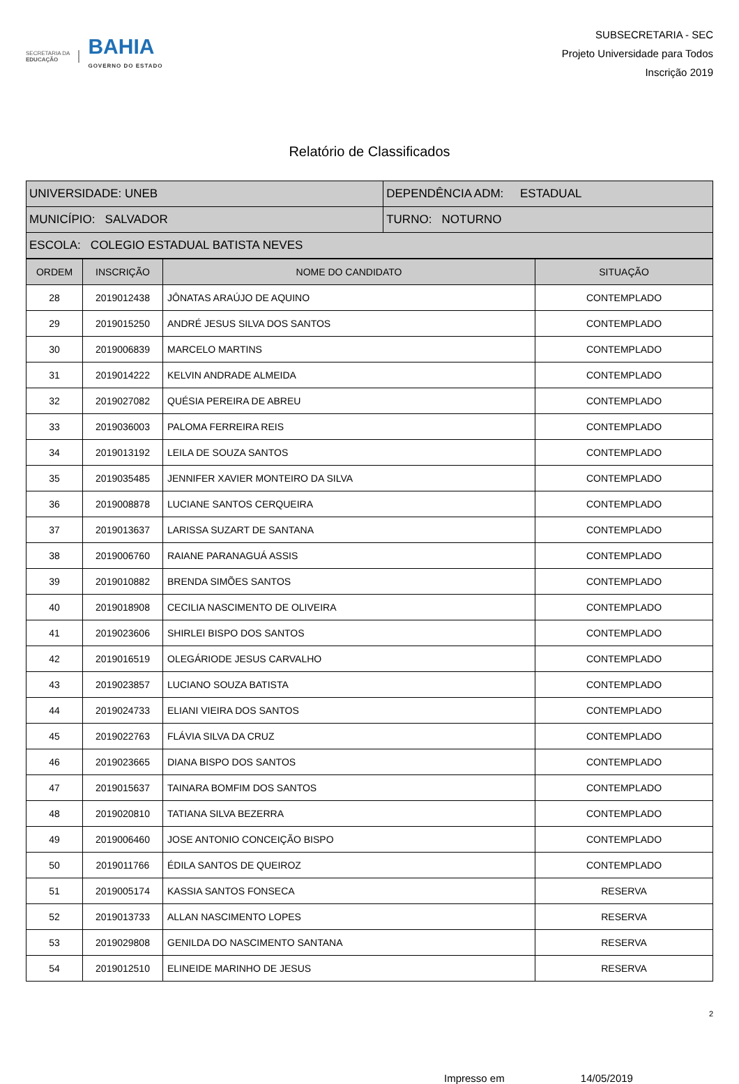SECRETARIA DA
EDUCAÇÃO
BAHIA
GOVERNO DO ESTADO
SUBSECRETARIA - SEC
Projeto Universidade para Todos
Inscrição 2019
Relatório de Classificados
| UNIVERSIDADE: UNEB | DEPENDÊNCIA ADM: ESTADUAL |
| MUNICÍPIO: SALVADOR | TURNO: NOTURNO |
| ESCOLA: COLEGIO ESTADUAL BATISTA NEVES | |
| ORDEM | INSCRIÇÃO | NOME DO CANDIDATO | SITUAÇÃO |
| --- | --- | --- | --- |
| 28 | 2019012438 | JÔNATAS ARAÚJO DE AQUINO | CONTEMPLADO |
| 29 | 2019015250 | ANDRÉ JESUS SILVA DOS SANTOS | CONTEMPLADO |
| 30 | 2019006839 | MARCELO MARTINS | CONTEMPLADO |
| 31 | 2019014222 | KELVIN ANDRADE ALMEIDA | CONTEMPLADO |
| 32 | 2019027082 | QUÉSIA PEREIRA DE ABREU | CONTEMPLADO |
| 33 | 2019036003 | PALOMA FERREIRA REIS | CONTEMPLADO |
| 34 | 2019013192 | LEILA DE SOUZA SANTOS | CONTEMPLADO |
| 35 | 2019035485 | JENNIFER XAVIER MONTEIRO DA SILVA | CONTEMPLADO |
| 36 | 2019008878 | LUCIANE SANTOS CERQUEIRA | CONTEMPLADO |
| 37 | 2019013637 | LARISSA SUZART DE SANTANA | CONTEMPLADO |
| 38 | 2019006760 | RAIANE PARANAGUÁ ASSIS | CONTEMPLADO |
| 39 | 2019010882 | BRENDA SIMÕES SANTOS | CONTEMPLADO |
| 40 | 2019018908 | CECILIA NASCIMENTO DE OLIVEIRA | CONTEMPLADO |
| 41 | 2019023606 | SHIRLEI BISPO DOS SANTOS | CONTEMPLADO |
| 42 | 2019016519 | OLEGÁRIODE JESUS CARVALHO | CONTEMPLADO |
| 43 | 2019023857 | LUCIANO SOUZA BATISTA | CONTEMPLADO |
| 44 | 2019024733 | ELIANI VIEIRA DOS SANTOS | CONTEMPLADO |
| 45 | 2019022763 | FLÁVIA SILVA DA CRUZ | CONTEMPLADO |
| 46 | 2019023665 | DIANA BISPO DOS SANTOS | CONTEMPLADO |
| 47 | 2019015637 | TAINARA BOMFIM DOS SANTOS | CONTEMPLADO |
| 48 | 2019020810 | TATIANA SILVA BEZERRA | CONTEMPLADO |
| 49 | 2019006460 | JOSE ANTONIO CONCEIÇÃO BISPO | CONTEMPLADO |
| 50 | 2019011766 | ÉDILA SANTOS DE QUEIROZ | CONTEMPLADO |
| 51 | 2019005174 | KASSIA SANTOS FONSECA | RESERVA |
| 52 | 2019013733 | ALLAN NASCIMENTO LOPES | RESERVA |
| 53 | 2019029808 | GENILDA DO NASCIMENTO SANTANA | RESERVA |
| 54 | 2019012510 | ELINEIDE MARINHO DE JESUS | RESERVA |
2
Impresso em 14/05/2019